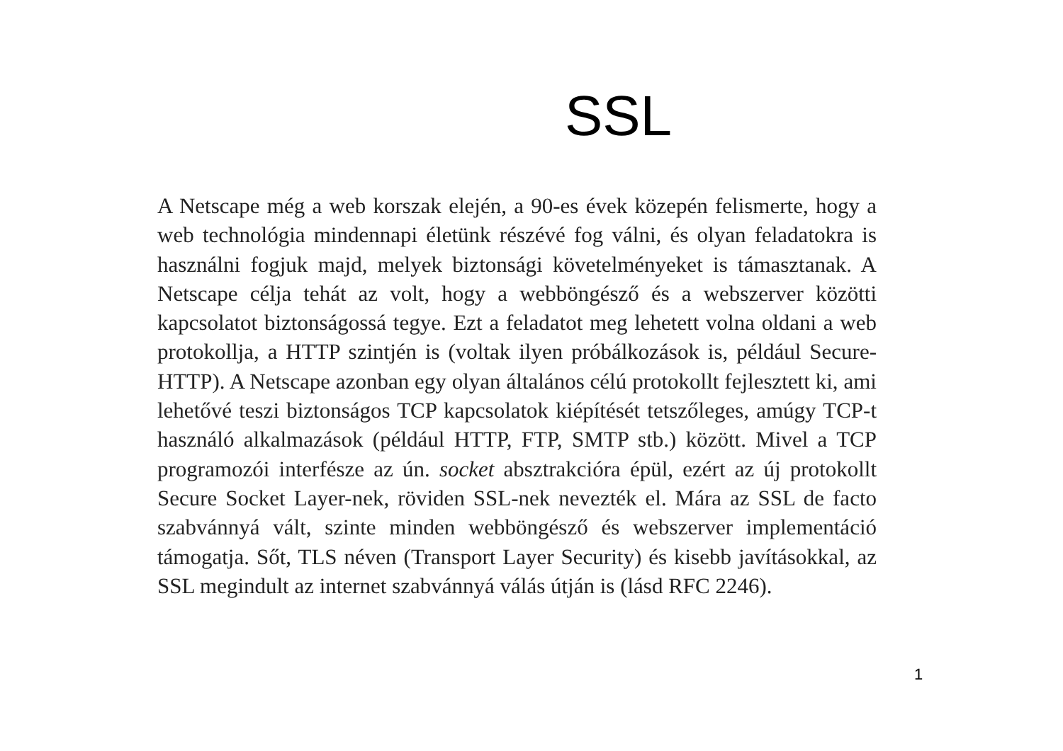SSL
A Netscape még a web korszak elején, a 90-es évek közepén felismerte, hogy a web technológia mindennapi életünk részévé fog válni, és olyan feladatokra is használni fogjuk majd, melyek biztonsági követelményeket is támasztanak. A Netscape célja tehát az volt, hogy a webböngésző és a webszerver közötti kapcsolatot biztonságossá tegye. Ezt a feladatot meg lehetett volna oldani a web protokollja, a HTTP szintjén is (voltak ilyen próbálkozások is, például Secure-HTTP). A Netscape azonban egy olyan általános célú protokollt fejlesztett ki, ami lehetővé teszi biztonságos TCP kapcsolatok kiépítését tetszőleges, amúgy TCP-t használó alkalmazások (például HTTP, FTP, SMTP stb.) között. Mivel a TCP programozói interfésze az ún. socket absztrakcióra épül, ezért az új protokollt Secure Socket Layer-nek, röviden SSL-nek nevezték el. Mára az SSL de facto szabvánnyá vált, szinte minden webböngésző és webszerver implementáció támogatja. Sőt, TLS néven (Transport Layer Security) és kisebb javításokkal, az SSL megindult az internet szabvánnyá válás útján is (lásd RFC 2246).
1